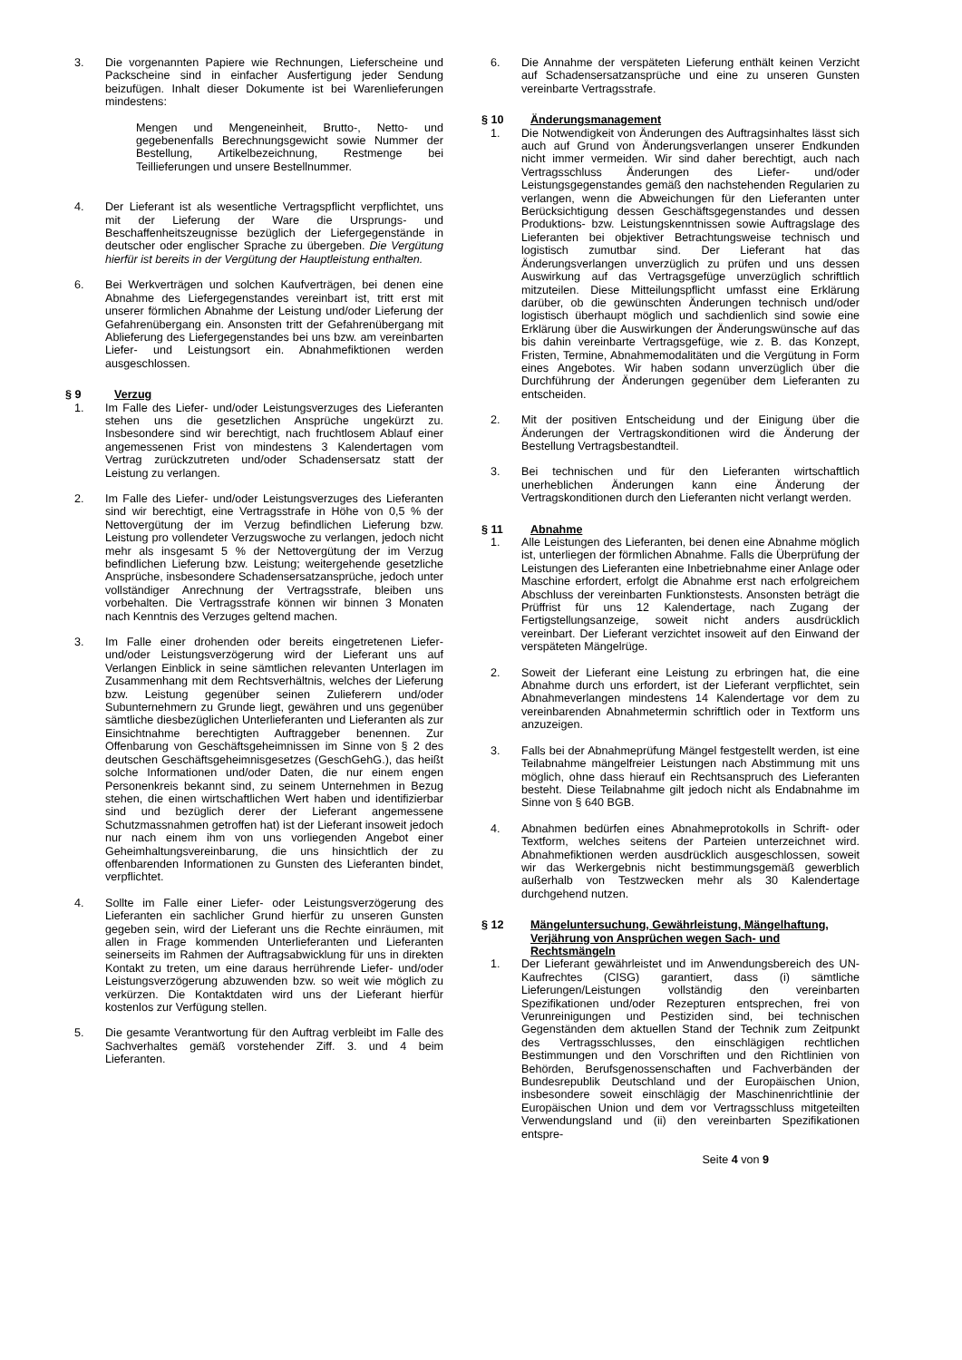3. Die vorgenannten Papiere wie Rechnungen, Lieferscheine und Packscheine sind in einfacher Ausfertigung jeder Sendung beizufügen. Inhalt dieser Dokumente ist bei Warenlieferungen mindestens:
Mengen und Mengeneinheit, Brutto-, Netto- und gegebenenfalls Berechnungsgewicht sowie Nummer der Bestellung, Artikelbezeichnung, Restmenge bei Teillieferungen und unsere Bestellnummer.
4. Der Lieferant ist als wesentliche Vertragspflicht verpflichtet, uns mit der Lieferung der Ware die Ursprungs- und Beschaffenheitszeugnisse bezüglich der Liefergegenstände in deutscher oder englischer Sprache zu übergeben. Die Vergütung hierfür ist bereits in der Vergütung der Hauptleistung enthalten.
6. Bei Werkverträgen und solchen Kaufverträgen, bei denen eine Abnahme des Liefergegenstandes vereinbart ist, tritt erst mit unserer förmlichen Abnahme der Leistung und/oder Lieferung der Gefahrenübergang ein. Ansonsten tritt der Gefahrenübergang mit Ablieferung des Liefergegenstandes bei uns bzw. am vereinbarten Liefer- und Leistungsort ein. Abnahmefiktionen werden ausgeschlossen.
§ 9 Verzug
1. Im Falle des Liefer- und/oder Leistungsverzuges des Lieferanten stehen uns die gesetzlichen Ansprüche ungekürzt zu. Insbesondere sind wir berechtigt, nach fruchtlosem Ablauf einer angemessenen Frist von mindestens 3 Kalendertagen vom Vertrag zurückzutreten und/oder Schadensersatz statt der Leistung zu verlangen.
2. Im Falle des Liefer- und/oder Leistungsverzuges des Lieferanten sind wir berechtigt, eine Vertragsstrafe in Höhe von 0,5 % der Nettovergütung der im Verzug befindlichen Lieferung bzw. Leistung pro vollendeter Verzugswoche zu verlangen, jedoch nicht mehr als insgesamt 5 % der Nettovergütung der im Verzug befindlichen Lieferung bzw. Leistung; weitergehende gesetzliche Ansprüche, insbesondere Schadensersatzansprüche, jedoch unter vollständiger Anrechnung der Vertragsstrafe, bleiben uns vorbehalten. Die Vertragsstrafe können wir binnen 3 Monaten nach Kenntnis des Verzuges geltend machen.
3. Im Falle einer drohenden oder bereits eingetretenen Liefer- und/oder Leistungsverzögerung wird der Lieferant uns auf Verlangen Einblick in seine sämtlichen relevanten Unterlagen im Zusammenhang mit dem Rechtsverhältnis, welches der Lieferung bzw. Leistung gegenüber seinen Zulieferern und/oder Subunternehmern zu Grunde liegt, gewähren und uns gegenüber sämtliche diesbezüglichen Unterlieferanten und Lieferanten als zur Einsichtnahme berechtigten Auftraggeber benennen. Zur Offenbarung von Geschäftsgeheimnissen im Sinne von § 2 des deutschen Geschäftsgeheimnisgesetzes (GeschGehG.), das heißt solche Informationen und/oder Daten, die nur einem engen Personenkreis bekannt sind, zu seinem Unternehmen in Bezug stehen, die einen wirtschaftlichen Wert haben und identifizierbar sind und bezüglich derer der Lieferant angemessene Schutzmassnahmen getroffen hat) ist der Lieferant insoweit jedoch nur nach einem ihm von uns vorliegenden Angebot einer Geheimhaltungsvereinbarung, die uns hinsichtlich der zu offenbarenden Informationen zu Gunsten des Lieferanten bindet, verpflichtet.
4. Sollte im Falle einer Liefer- oder Leistungsverzögerung des Lieferanten ein sachlicher Grund hierfür zu unseren Gunsten gegeben sein, wird der Lieferant uns die Rechte einräumen, mit allen in Frage kommenden Unterlieferanten und Lieferanten seinerseits im Rahmen der Auftragsabwicklung für uns in direkten Kontakt zu treten, um eine daraus herrührende Liefer- und/oder Leistungsverzögerung abzuwenden bzw. so weit wie möglich zu verkürzen. Die Kontaktdaten wird uns der Lieferant hierfür kostenlos zur Verfügung stellen.
5. Die gesamte Verantwortung für den Auftrag verbleibt im Falle des Sachverhaltes gemäß vorstehender Ziff. 3. und 4 beim Lieferanten.
6. Die Annahme der verspäteten Lieferung enthält keinen Verzicht auf Schadensersatzansprüche und eine zu unseren Gunsten vereinbarte Vertragsstrafe.
§ 10 Änderungsmanagement
1. Die Notwendigkeit von Änderungen des Auftragsinhaltes lässt sich auch auf Grund von Änderungsverlangen unserer Endkunden nicht immer vermeiden. Wir sind daher berechtigt, auch nach Vertragsschluss Änderungen des Liefer- und/oder Leistungsgegenstandes gemäß den nachstehenden Regularien zu verlangen, wenn die Abweichungen für den Lieferanten unter Berücksichtigung dessen Geschäftsgegenstandes und dessen Produktions- bzw. Leistungskenntnissen sowie Auftragslage des Lieferanten bei objektiver Betrachtungsweise technisch und logistisch zumutbar sind. Der Lieferant hat das Änderungsverlangen unverzüglich zu prüfen und uns dessen Auswirkung auf das Vertragsgefüge unverzüglich schriftlich mitzuteilen. Diese Mitteilungspflicht umfasst eine Erklärung darüber, ob die gewünschten Änderungen technisch und/oder logistisch überhaupt möglich und sachdienlich sind sowie eine Erklärung über die Auswirkungen der Änderungswünsche auf das bis dahin vereinbarte Vertragsgefüge, wie z. B. das Konzept, Fristen, Termine, Abnahmemodalitäten und die Vergütung in Form eines Angebotes. Wir haben sodann unverzüglich über die Durchführung der Änderungen gegenüber dem Lieferanten zu entscheiden.
2. Mit der positiven Entscheidung und der Einigung über die Änderungen der Vertragskonditionen wird die Änderung der Bestellung Vertragsbestandteil.
3. Bei technischen und für den Lieferanten wirtschaftlich unerheblichen Änderungen kann eine Änderung der Vertragskonditionen durch den Lieferanten nicht verlangt werden.
§ 11 Abnahme
1. Alle Leistungen des Lieferanten, bei denen eine Abnahme möglich ist, unterliegen der förmlichen Abnahme. Falls die Überprüfung der Leistungen des Lieferanten eine Inbetriebnahme einer Anlage oder Maschine erfordert, erfolgt die Abnahme erst nach erfolgreichem Abschluss der vereinbarten Funktionstests. Ansonsten beträgt die Prüffrist für uns 12 Kalendertage, nach Zugang der Fertigstellungsanzeige, soweit nicht anders ausdrücklich vereinbart. Der Lieferant verzichtet insoweit auf den Einwand der verspäteten Mängelrüge.
2. Soweit der Lieferant eine Leistung zu erbringen hat, die eine Abnahme durch uns erfordert, ist der Lieferant verpflichtet, sein Abnahmeverlangen mindestens 14 Kalendertage vor dem zu vereinbarenden Abnahmetermin schriftlich oder in Textform uns anzuzeigen.
3. Falls bei der Abnahmeprüfung Mängel festgestellt werden, ist eine Teilabnahme mängelfreier Leistungen nach Abstimmung mit uns möglich, ohne dass hierauf ein Rechtsanspruch des Lieferanten besteht. Diese Teilabnahme gilt jedoch nicht als Endabnahme im Sinne von § 640 BGB.
4. Abnahmen bedürfen eines Abnahmeprotokolls in Schrift- oder Textform, welches seitens der Parteien unterzeichnet wird. Abnahmefiktionen werden ausdrücklich ausgeschlossen, soweit wir das Werkergebnis nicht bestimmungsgemäß gewerblich außerhalb von Testzwecken mehr als 30 Kalendertage durchgehend nutzen.
§ 12 Mängeluntersuchung, Gewährleistung, Mängelhaftung, Verjährung von Ansprüchen wegen Sach- und Rechtsmängeln
1. Der Lieferant gewährleistet und im Anwendungsbereich des UN-Kaufrechtes (CISG) garantiert, dass (i) sämtliche Lieferungen/Leistungen vollständig den vereinbarten Spezifikationen und/oder Rezepturen entsprechen, frei von Verunreinigungen und Pestiziden sind, bei technischen Gegenständen dem aktuellen Stand der Technik zum Zeitpunkt des Vertragsschlusses, den einschlägigen rechtlichen Bestimmungen und den Vorschriften und den Richtlinien von Behörden, Berufsgenossenschaften und Fachverbänden der Bundesrepublik Deutschland und der Europäischen Union, insbesondere soweit einschlägig der Maschinenrichtlinie der Europäischen Union und dem vor Vertragsschluss mitgeteilten Verwendungsland und (ii) den vereinbarten Spezifikationen entspre-
Seite 4 von 9